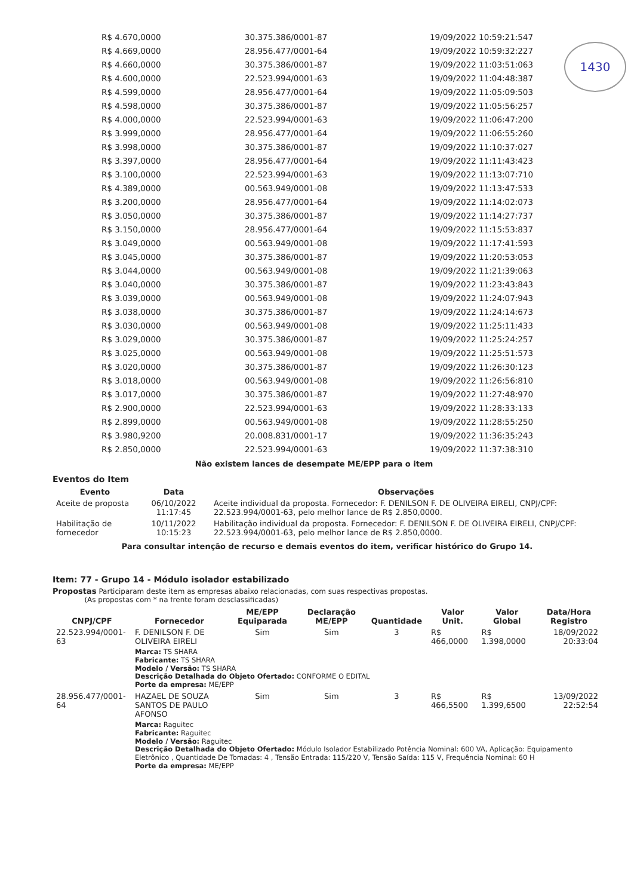1430
| R$ 4.670,0000 | 30.375.386/0001-87 | 19/09/2022 10:59:21:547 |
| R$ 4.669,0000 | 28.956.477/0001-64 | 19/09/2022 10:59:32:227 |
| R$ 4.660,0000 | 30.375.386/0001-87 | 19/09/2022 11:03:51:063 |
| R$ 4.600,0000 | 22.523.994/0001-63 | 19/09/2022 11:04:48:387 |
| R$ 4.599,0000 | 28.956.477/0001-64 | 19/09/2022 11:05:09:503 |
| R$ 4.598,0000 | 30.375.386/0001-87 | 19/09/2022 11:05:56:257 |
| R$ 4.000,0000 | 22.523.994/0001-63 | 19/09/2022 11:06:47:200 |
| R$ 3.999,0000 | 28.956.477/0001-64 | 19/09/2022 11:06:55:260 |
| R$ 3.998,0000 | 30.375.386/0001-87 | 19/09/2022 11:10:37:027 |
| R$ 3.397,0000 | 28.956.477/0001-64 | 19/09/2022 11:11:43:423 |
| R$ 3.100,0000 | 22.523.994/0001-63 | 19/09/2022 11:13:07:710 |
| R$ 4.389,0000 | 00.563.949/0001-08 | 19/09/2022 11:13:47:533 |
| R$ 3.200,0000 | 28.956.477/0001-64 | 19/09/2022 11:14:02:073 |
| R$ 3.050,0000 | 30.375.386/0001-87 | 19/09/2022 11:14:27:737 |
| R$ 3.150,0000 | 28.956.477/0001-64 | 19/09/2022 11:15:53:837 |
| R$ 3.049,0000 | 00.563.949/0001-08 | 19/09/2022 11:17:41:593 |
| R$ 3.045,0000 | 30.375.386/0001-87 | 19/09/2022 11:20:53:053 |
| R$ 3.044,0000 | 00.563.949/0001-08 | 19/09/2022 11:21:39:063 |
| R$ 3.040,0000 | 30.375.386/0001-87 | 19/09/2022 11:23:43:843 |
| R$ 3.039,0000 | 00.563.949/0001-08 | 19/09/2022 11:24:07:943 |
| R$ 3.038,0000 | 30.375.386/0001-87 | 19/09/2022 11:24:14:673 |
| R$ 3.030,0000 | 00.563.949/0001-08 | 19/09/2022 11:25:11:433 |
| R$ 3.029,0000 | 30.375.386/0001-87 | 19/09/2022 11:25:24:257 |
| R$ 3.025,0000 | 00.563.949/0001-08 | 19/09/2022 11:25:51:573 |
| R$ 3.020,0000 | 30.375.386/0001-87 | 19/09/2022 11:26:30:123 |
| R$ 3.018,0000 | 00.563.949/0001-08 | 19/09/2022 11:26:56:810 |
| R$ 3.017,0000 | 30.375.386/0001-87 | 19/09/2022 11:27:48:970 |
| R$ 2.900,0000 | 22.523.994/0001-63 | 19/09/2022 11:28:33:133 |
| R$ 2.899,0000 | 00.563.949/0001-08 | 19/09/2022 11:28:55:250 |
| R$ 3.980,9200 | 20.008.831/0001-17 | 19/09/2022 11:36:35:243 |
| R$ 2.850,0000 | 22.523.994/0001-63 | 19/09/2022 11:37:38:310 |
Não existem lances de desempate ME/EPP para o item
Eventos do Item
| Evento | Data | Observações |
| --- | --- | --- |
| Aceite de proposta | 06/10/2022 11:17:45 | Aceite individual da proposta. Fornecedor: F. DENILSON F. DE OLIVEIRA EIRELI, CNPJ/CPF: 22.523.994/0001-63, pelo melhor lance de R$ 2.850,0000. |
| Habilitação de fornecedor | 10/11/2022 10:15:23 | Habilitação individual da proposta. Fornecedor: F. DENILSON F. DE OLIVEIRA EIRELI, CNPJ/CPF: 22.523.994/0001-63, pelo melhor lance de R$ 2.850,0000. |
Para consultar intenção de recurso e demais eventos do item, verificar histórico do Grupo 14.
Item: 77 - Grupo 14 - Módulo isolador estabilizado
Propostas Participaram deste item as empresas abaixo relacionadas, com suas respectivas propostas.
(As propostas com * na frente foram desclassificadas)
| CNPJ/CPF | Fornecedor | ME/EPP Equiparada | Declaração ME/EPP | Quantidade | Valor Unit. | Valor Global | Data/Hora Registro |
| --- | --- | --- | --- | --- | --- | --- | --- |
| 22.523.994/0001-63 | F. DENILSON F. DE OLIVEIRA EIRELI | Sim | Sim | 3 | R$ 466,0000 | R$ 1.398,0000 | 18/09/2022 20:33:04 |
| | Marca: TS SHARA Fabricante: TS SHARA Modelo / Versão: TS SHARA Descrição Detalhada do Objeto Ofertado: CONFORME O EDITAL Porte da empresa: ME/EPP | | | | | | |
| 28.956.477/0001-64 | HAZAEL DE SOUZA SANTOS DE PAULO AFONSO | Sim | Sim | 3 | R$ 466,5500 | R$ 1.399,6500 | 13/09/2022 22:52:54 |
| | Marca: Raguitec Fabricante: Raguitec Modelo / Versão: Raguitec Descrição Detalhada do Objeto Ofertado: Módulo Isolador Estabilizado Potência Nominal: 600 VA, Aplicação: Equipamento Eletrônico , Quantidade De Tomadas: 4 , Tensão Entrada: 115/220 V, Tensão Saída: 115 V, Frequência Nominal: 60 H Porte da empresa: ME/EPP | | | | | | |